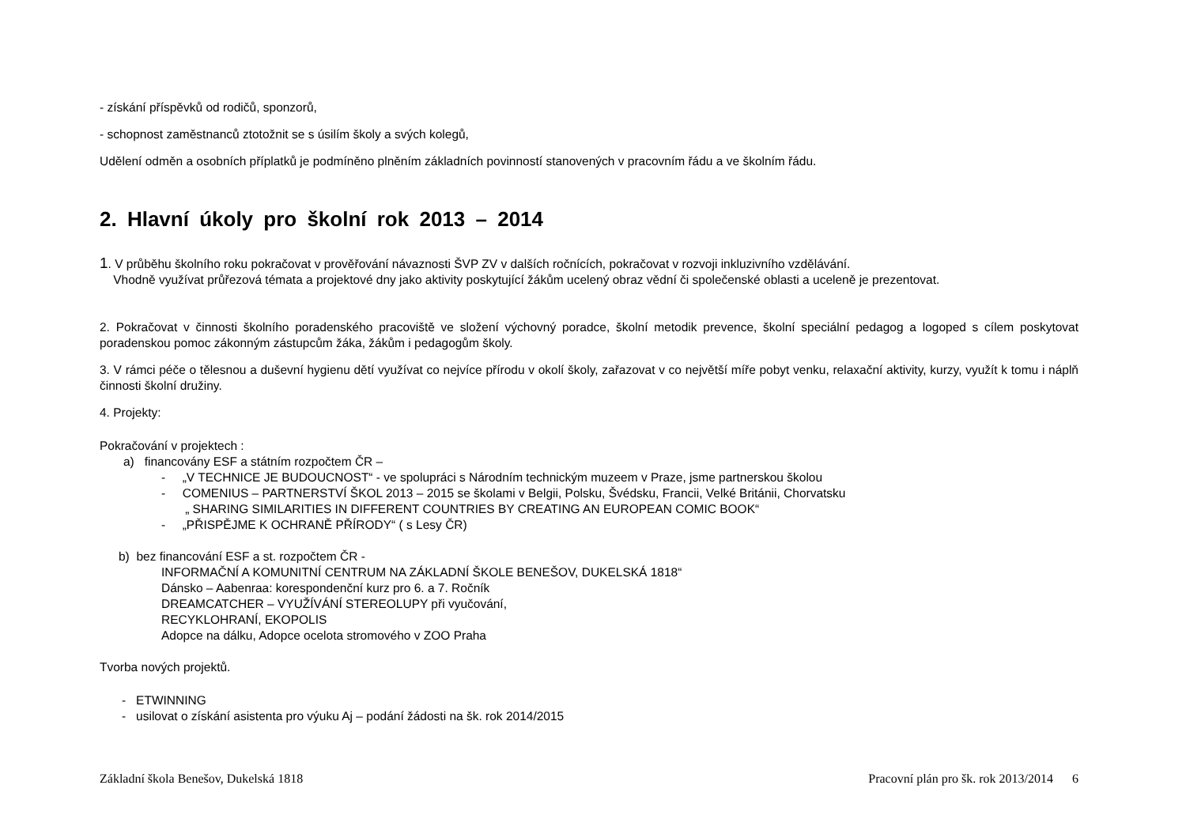- získání příspěvků od rodičů, sponzorů,
- schopnost zaměstnanců ztotožnit se s úsilím školy a svých kolegů,
Udělení odměn a osobních příplatků je podmíněno plněním základních povinností stanovených v pracovním řádu a ve školním řádu.
2. Hlavní úkoly pro školní rok 2013 – 2014
1. V průběhu školního roku pokračovat v prověřování návaznosti ŠVP ZV v dalších ročnících, pokračovat v rozvoji inkluzivního vzdělávání.
Vhodně využívat průřezová témata a projektové dny jako aktivity poskytující žákům ucelený obraz vědní či společenské oblasti a uceleně je prezentovat.
2. Pokračovat v činnosti školního poradenského pracoviště ve složení výchovný poradce, školní metodik prevence, školní speciální pedagog a logoped s cílem poskytovat poradenskou pomoc zákonným zástupcům žáka, žákům i pedagogům školy.
3. V rámci péče o tělesnou a duševní hygienu dětí využívat co nejvíce přírodu v okolí školy, zařazovat v co největší míře pobyt venku, relaxační aktivity, kurzy, využít k tomu i náplň činnosti školní družiny.
4. Projekty:
Pokračování v projektech :
a) financovány ESF a státním rozpočtem ČR –
- „V TECHNICE JE BUDOUCNOST“ - ve spolupráci s Národním technickým muzeem v Praze, jsme partnerskou školou
- COMENIUS – PARTNERSTVÍ ŠKOL 2013 – 2015 se školami v Belgii, Polsku, Švédsku, Francii, Velké Británii, Chorvatsku
„ SHARING SIMILARITIES IN DIFFERENT COUNTRIES BY CREATING AN EUROPEAN COMIC BOOK“
- „PŘISPĚJME K OCHRANĚ PŘÍRODY“ ( s Lesy ČR)
b) bez financování ESF a st. rozpočtem ČR -
INFORMAČNÍ A KOMUNITNÍ CENTRUM NA ZÁKLADNÍ ŠKOLE BENEŠOV, DUKELSKÁ 1818“
Dánsko – Aabenraa: korespondenční kurz pro 6. a 7. Ročník
DREAMCATCHER – VYUŽÍVÁNÍ STEREOLUPY při vyučování,
RECYKLOHRANÍ, EKOPOLIS
Adopce na dálku, Adopce ocelota stromového v ZOO Praha
Tvorba nových projektů.
- ETWINNING
- usilovat o získání asistenta pro výuku Aj – podání žádosti na šk. rok 2014/2015
Základní škola Benešov, Dukelská 1818 Pracovní plán pro šk. rok 2013/2014 6